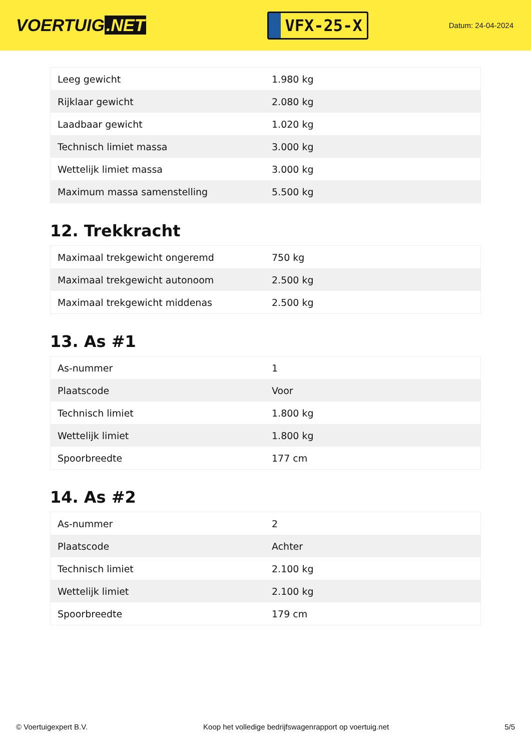VOERTUIG.NET
VFX-25-X
Datum: 24-04-2024
| Leeg gewicht | 1.980 kg |
| Rijklaar gewicht | 2.080 kg |
| Laadbaar gewicht | 1.020 kg |
| Technisch limiet massa | 3.000 kg |
| Wettelijk limiet massa | 3.000 kg |
| Maximum massa samenstelling | 5.500 kg |
12. Trekkracht
| Maximaal trekgewicht ongeremd | 750 kg |
| Maximaal trekgewicht autonoom | 2.500 kg |
| Maximaal trekgewicht middenas | 2.500 kg |
13. As #1
| As-nummer | 1 |
| Plaatscode | Voor |
| Technisch limiet | 1.800 kg |
| Wettelijk limiet | 1.800 kg |
| Spoorbreedte | 177 cm |
14. As #2
| As-nummer | 2 |
| Plaatscode | Achter |
| Technisch limiet | 2.100 kg |
| Wettelijk limiet | 2.100 kg |
| Spoorbreedte | 179 cm |
© Voertuigexpert B.V. Koop het volledige bedrijfswagenrapport op voertuig.net 5/5